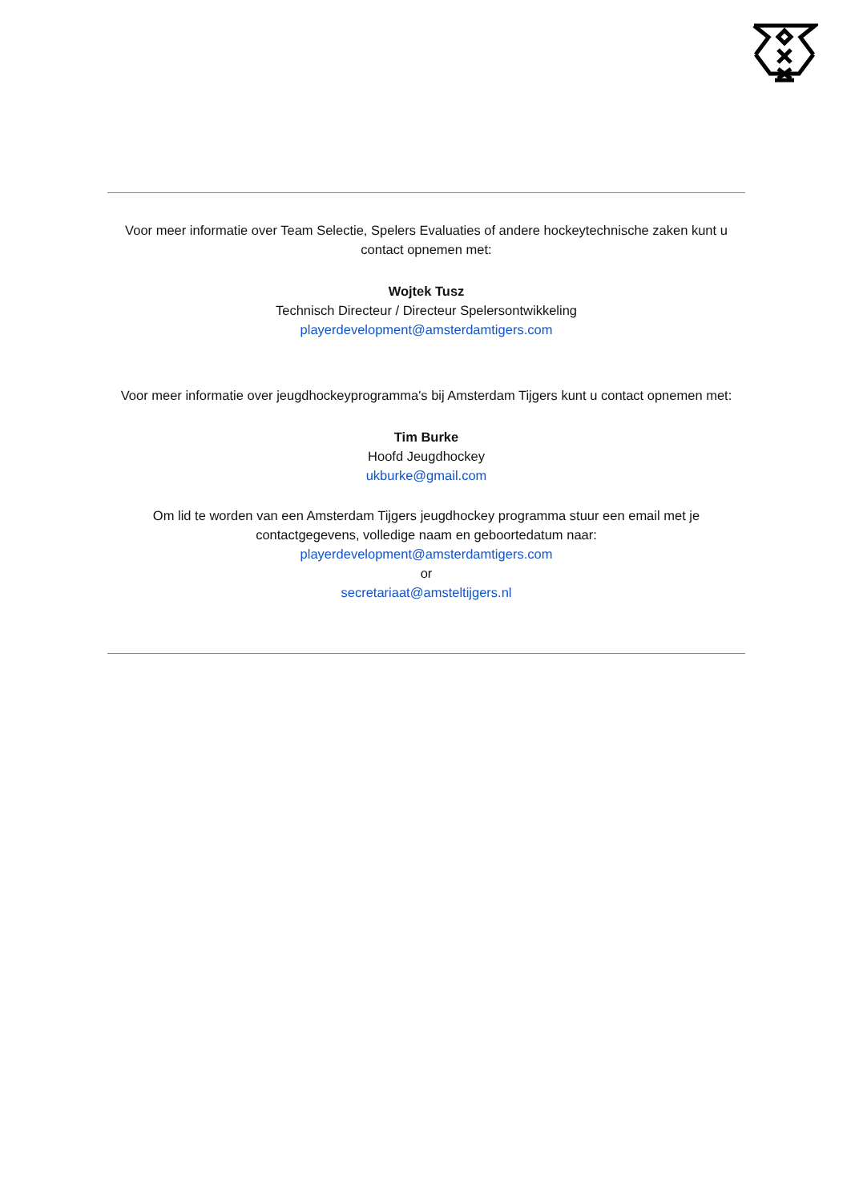Voor meer informatie over Team Selectie, Spelers Evaluaties of andere hockeytechnische zaken kunt u contact opnemen met:
Wojtek Tusz
Technisch Directeur / Directeur Spelersontwikkeling
playerdevelopment@amsterdamtigers.com
Voor meer informatie over jeugdhockeyprogramma's bij Amsterdam Tijgers kunt u contact opnemen met:
Tim Burke
Hoofd Jeugdhockey
ukburke@gmail.com
Om lid te worden van een Amsterdam Tijgers jeugdhockey programma stuur een email met je contactgegevens, volledige naam en geboortedatum naar:
playerdevelopment@amsterdamtigers.com
or
secretariaat@amsteltijgers.nl